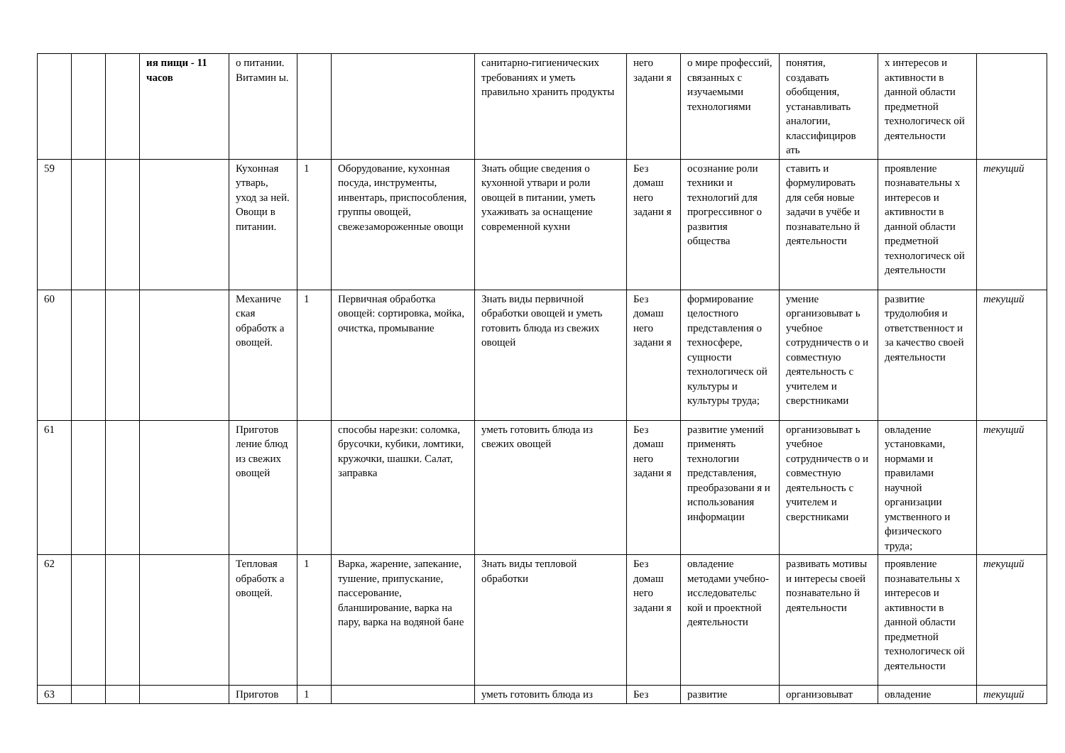| | | | ия пищи - 11 часов | о питании. Витамин ы. | | | санитарно-гигиенических требованиях и уметь правильно хранить продукты | него задани я | о мире профессий, связанных с изучаемыми технологиями | понятия, создавать обобщения, устанавливать аналогии, классифициров ать | х интересов и активности в данной области предметной технологическ ой деятельности | |
| 59 | | | | Кухонная утварь, уход за ней. Овощи в питании. | 1 | Оборудование, кухонная посуда, инструменты, инвентарь, приспособления, группы овощей, свежезамороженные овощи | Знать общие сведения о кухонной утвари и роли овощей в питании, уметь ухаживать за оснащение современной кухни | Без домаш него задани я | осознание роли техники и технологий для прогрессивног о развития общества | ставить и формулировать для себя новые задачи в учёбе и познавательно й деятельности | проявление познавательны х интересов и активности в данной области предметной технологическ ой деятельности | текущий |
| 60 | | | | Механиче ская обработк а овощей. | 1 | Первичная обработка овощей: сортировка, мойка, очистка, промывание | Знать виды первичной обработки овощей и уметь готовить блюда из свежих овощей | Без домаш него задани я | формирование целостного представления о техносфере, сущности технологическ ой культуры и культуры труда; | умение организовыват ь учебное сотрудничеств о и совместную деятельность с учителем и сверстниками | развитие трудолюбия и ответственност и за качество своей деятельности | текущий |
| 61 | | | | Приготов ление блюд из свежих овощей | | способы нарезки: соломка, брусочки, кубики, ломтики, кружочки, шашки. Салат, заправка | уметь готовить блюда из свежих овощей | Без домаш него задани я | развитие умений применять технологии представления, преобразовани я и использования информации | организовыват ь учебное сотрудничеств о и совместную деятельность с учителем и сверстниками | овладение установками, нормами и правилами научной организации умственного и физического труда; | текущий |
| 62 | | | | Тепловая обработк а овощей. | 1 | Варка, жарение, запекание, тушение, припускание, пассерование, бланширование, варка на пару, варка на водяной бане | Знать виды тепловой обработки | Без домаш него задани я | овладение методами учебно-исследовательс кой и проектной деятельности | развивать мотивы и интересы своей познавательно й деятельности | проявление познавательны х интересов и активности в данной области предметной технологическ ой деятельности | текущий |
| 63 | | | | Приготов | 1 | | уметь готовить блюда из | Без | развитие | организовыват | овладение | текущий |